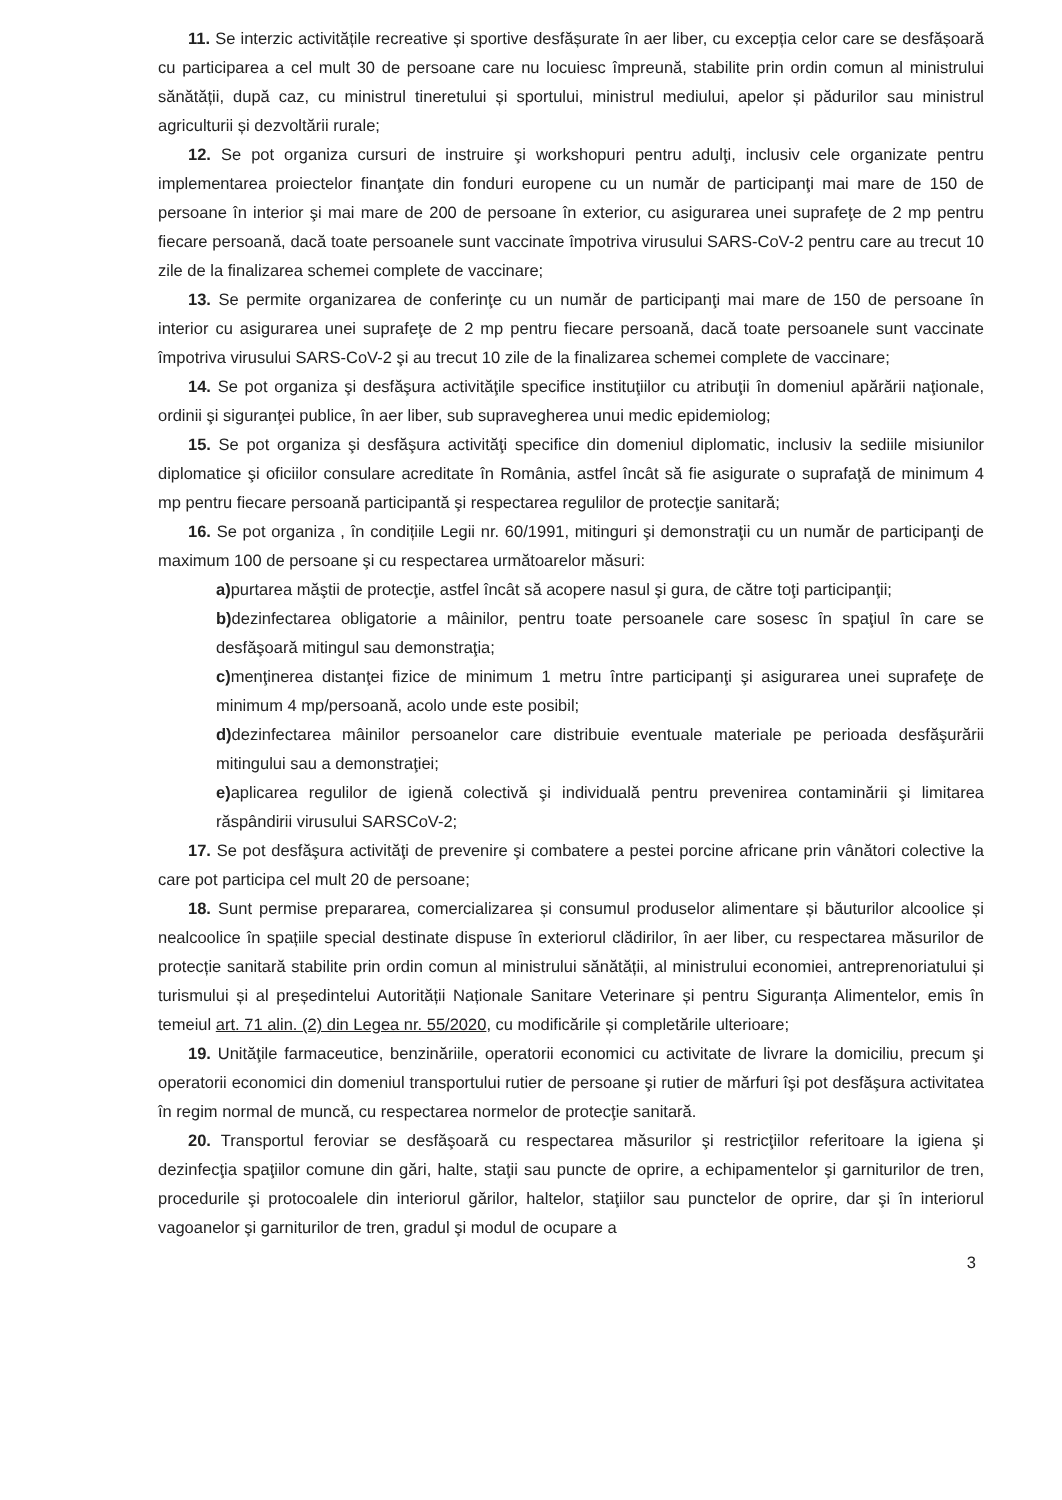11. Se interzic activitățile recreative și sportive desfășurate în aer liber, cu excepția celor care se desfășoară cu participarea a cel mult 30 de persoane care nu locuiesc împreună, stabilite prin ordin comun al ministrului sănătății, după caz, cu ministrul tineretului și sportului, ministrul mediului, apelor și pădurilor sau ministrul agriculturii și dezvoltării rurale;
12. Se pot organiza cursuri de instruire şi workshopuri pentru adulţi, inclusiv cele organizate pentru implementarea proiectelor finanţate din fonduri europene cu un număr de participanţi mai mare de 150 de persoane în interior şi mai mare de 200 de persoane în exterior, cu asigurarea unei suprafeţe de 2 mp pentru fiecare persoană, dacă toate persoanele sunt vaccinate împotriva virusului SARS-CoV-2 pentru care au trecut 10 zile de la finalizarea schemei complete de vaccinare;
13. Se permite organizarea de conferinţe cu un număr de participanţi mai mare de 150 de persoane în interior cu asigurarea unei suprafeţe de 2 mp pentru fiecare persoană, dacă toate persoanele sunt vaccinate împotriva virusului SARS-CoV-2 şi au trecut 10 zile de la finalizarea schemei complete de vaccinare;
14. Se pot organiza şi desfăşura activităţile specifice instituţiilor cu atribuţii în domeniul apărării naţionale, ordinii şi siguranţei publice, în aer liber, sub supravegherea unui medic epidemiolog;
15. Se pot organiza şi desfăşura activităţi specifice din domeniul diplomatic, inclusiv la sediile misiunilor diplomatice şi oficiilor consulare acreditate în România, astfel încât să fie asigurate o suprafaţă de minimum 4 mp pentru fiecare persoană participantă şi respectarea regulilor de protecţie sanitară;
16. Se pot organiza , în condițiile Legii nr. 60/1991, mitinguri şi demonstraţii cu un număr de participanţi de maximum 100 de persoane şi cu respectarea următoarelor măsuri:
a) purtarea măştii de protecţie, astfel încât să acopere nasul şi gura, de către toţi participanţii;
b) dezinfectarea obligatorie a mâinilor, pentru toate persoanele care sosesc în spaţiul în care se desfăşoară mitingul sau demonstraţia;
c) menţinerea distanţei fizice de minimum 1 metru între participanţi şi asigurarea unei suprafeţe de minimum 4 mp/persoană, acolo unde este posibil;
d) dezinfectarea mâinilor persoanelor care distribuie eventuale materiale pe perioada desfăşurării mitingului sau a demonstraţiei;
e) aplicarea regulilor de igienă colectivă şi individuală pentru prevenirea contaminării şi limitarea răspândirii virusului SARSCoV-2;
17. Se pot desfăşura activităţi de prevenire şi combatere a pestei porcine africane prin vânători colective la care pot participa cel mult 20 de persoane;
18. Sunt permise prepararea, comercializarea și consumul produselor alimentare și băuturilor alcoolice și nealcoolice în spațiile special destinate dispuse în exteriorul clădirilor, în aer liber, cu respectarea măsurilor de protecție sanitară stabilite prin ordin comun al ministrului sănătății, al ministrului economiei, antreprenoriatului și turismului și al președintelui Autorității Naționale Sanitare Veterinare și pentru Siguranța Alimentelor, emis în temeiul art. 71 alin. (2) din Legea nr. 55/2020, cu modificările și completările ulterioare;
19. Unităţile farmaceutice, benzinăriile, operatorii economici cu activitate de livrare la domiciliu, precum şi operatorii economici din domeniul transportului rutier de persoane şi rutier de mărfuri îşi pot desfăşura activitatea în regim normal de muncă, cu respectarea normelor de protecţie sanitară.
20. Transportul feroviar se desfăşoară cu respectarea măsurilor şi restricţiilor referitoare la igiena şi dezinfecţia spaţiilor comune din gări, halte, staţii sau puncte de oprire, a echipamentelor şi garniturilor de tren, procedurile şi protocoalele din interiorul gărilor, haltelor, staţiilor sau punctelor de oprire, dar şi în interiorul vagoanelor şi garniturilor de tren, gradul şi modul de ocupare a
3